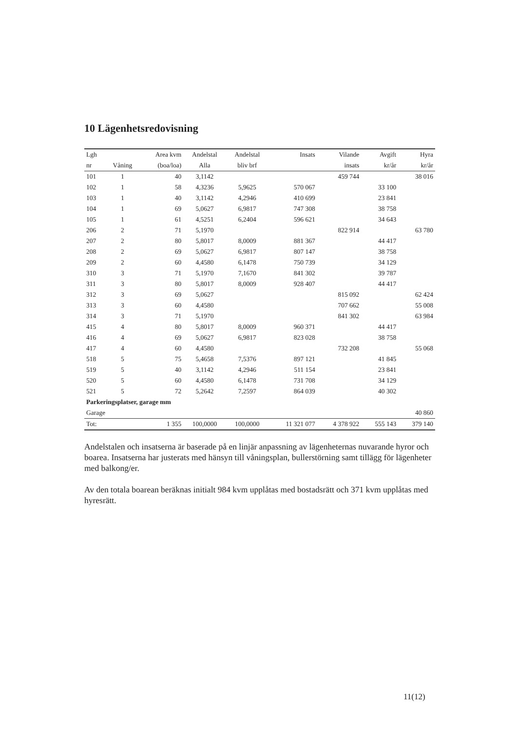10 Lägenhetsredovisning
| Lgh | | Area kvm | Andelstal | Andelstal | Insats | Vilande | Avgift | Hyra |
| --- | --- | --- | --- | --- | --- | --- | --- | --- |
| nr | Våning | (boa/loa) | Alla | bliv brf | | insats | kr/år | kr/år |
| 101 | 1 | 40 | 3,1142 | | | 459 744 | | 38 016 |
| 102 | 1 | 58 | 4,3236 | 5,9625 | 570 067 | | 33 100 | |
| 103 | 1 | 40 | 3,1142 | 4,2946 | 410 699 | | 23 841 | |
| 104 | 1 | 69 | 5,0627 | 6,9817 | 747 308 | | 38 758 | |
| 105 | 1 | 61 | 4,5251 | 6,2404 | 596 621 | | 34 643 | |
| 206 | 2 | 71 | 5,1970 | | | 822 914 | | 63 780 |
| 207 | 2 | 80 | 5,8017 | 8,0009 | 881 367 | | 44 417 | |
| 208 | 2 | 69 | 5,0627 | 6,9817 | 807 147 | | 38 758 | |
| 209 | 2 | 60 | 4,4580 | 6,1478 | 750 739 | | 34 129 | |
| 310 | 3 | 71 | 5,1970 | 7,1670 | 841 302 | | 39 787 | |
| 311 | 3 | 80 | 5,8017 | 8,0009 | 928 407 | | 44 417 | |
| 312 | 3 | 69 | 5,0627 | | | 815 092 | | 62 424 |
| 313 | 3 | 60 | 4,4580 | | | 707 662 | | 55 008 |
| 314 | 3 | 71 | 5,1970 | | | 841 302 | | 63 984 |
| 415 | 4 | 80 | 5,8017 | 8,0009 | 960 371 | | 44 417 | |
| 416 | 4 | 69 | 5,0627 | 6,9817 | 823 028 | | 38 758 | |
| 417 | 4 | 60 | 4,4580 | | | 732 208 | | 55 068 |
| 518 | 5 | 75 | 5,4658 | 7,5376 | 897 121 | | 41 845 | |
| 519 | 5 | 40 | 3,1142 | 4,2946 | 511 154 | | 23 841 | |
| 520 | 5 | 60 | 4,4580 | 6,1478 | 731 708 | | 34 129 | |
| 521 | 5 | 72 | 5,2642 | 7,2597 | 864 039 | | 40 302 | |
| Parkeringsplatser, garage mm | | | | | | | | |
| Garage | | | | | | | | 40 860 |
| Tot: | | 1 355 | 100,0000 | 100,0000 | 11 321 077 | 4 378 922 | 555 143 | 379 140 |
Andelstalen och insatserna är baserade på en linjär anpassning av lägenheternas nuvarande hyror och boarea. Insatserna har justerats med hänsyn till våningsplan, bullerstörning samt tillägg för lägenheter med balkong/er.
Av den totala boarean beräknas initialt 984 kvm upplåtas med bostadsrätt och 371 kvm upplåtas med hyresrätt.
11(12)